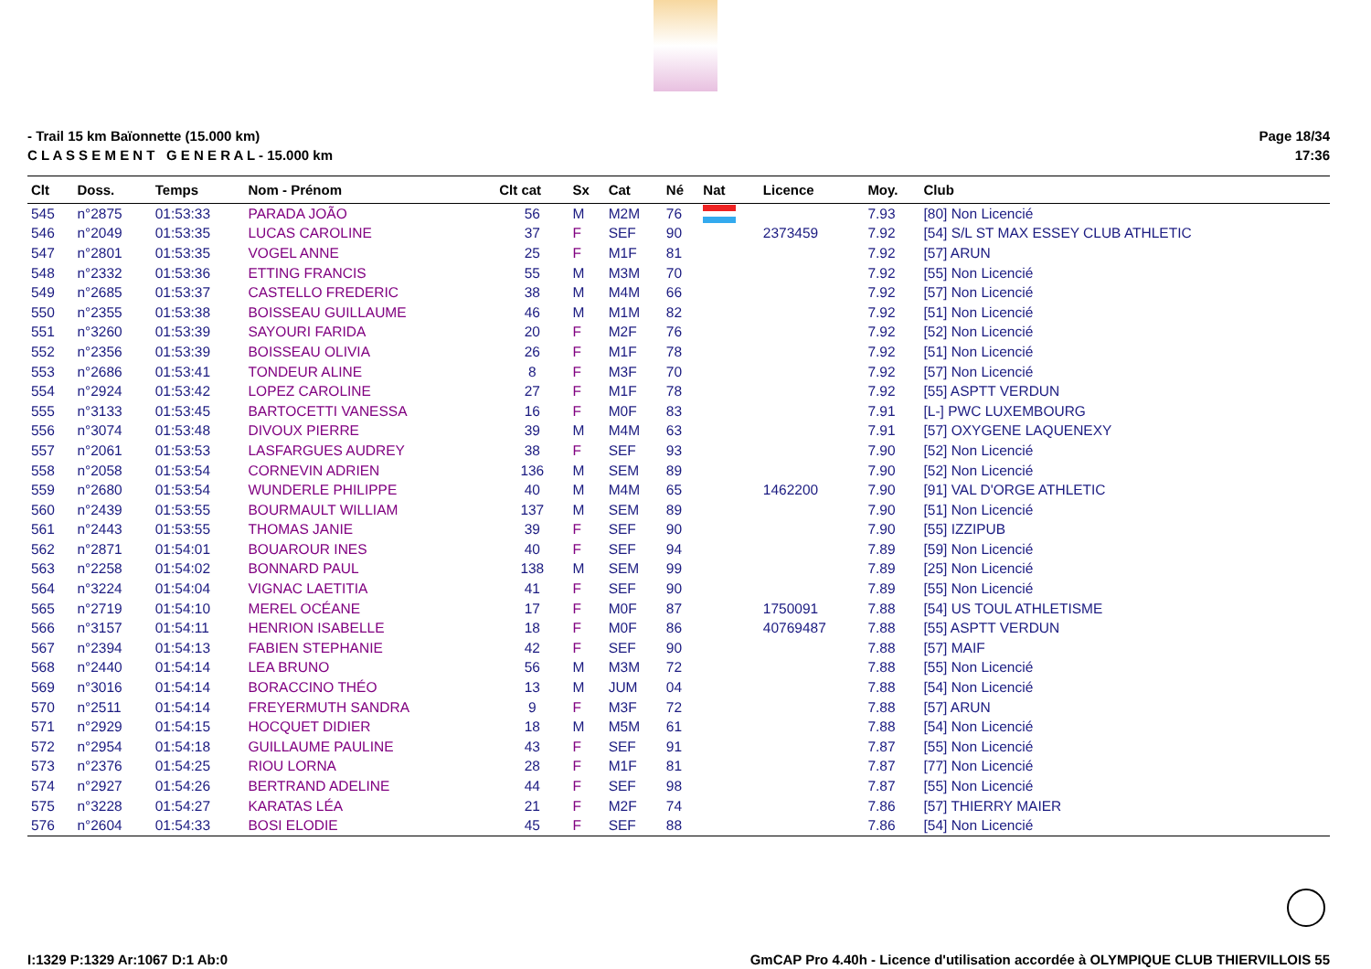- Trail 15 km Baïonnette (15.000 km)
C L A S S E M E N T G E N E R A L - 15.000 km
Page 18/34
17:36
| Clt | Doss. | Temps | Nom - Prénom | Clt cat | Sx | Cat | Né | Nat | Licence | Moy. | Club |
| --- | --- | --- | --- | --- | --- | --- | --- | --- | --- | --- | --- |
| 545 | n°2875 | 01:53:33 | PARADA JOÃO | 56 | M | M2M | 76 | | | 7.93 | [80] Non Licencié |
| 546 | n°2049 | 01:53:35 | LUCAS CAROLINE | 37 | F | SEF | 90 | | 2373459 | 7.92 | [54] S/L ST MAX ESSEY CLUB ATHLETIC |
| 547 | n°2801 | 01:53:35 | VOGEL ANNE | 25 | F | M1F | 81 | | | 7.92 | [57] ARUN |
| 548 | n°2332 | 01:53:36 | ETTING FRANCIS | 55 | M | M3M | 70 | | | 7.92 | [55] Non Licencié |
| 549 | n°2685 | 01:53:37 | CASTELLO FREDERIC | 38 | M | M4M | 66 | | | 7.92 | [57] Non Licencié |
| 550 | n°2355 | 01:53:38 | BOISSEAU GUILLAUME | 46 | M | M1M | 82 | | | 7.92 | [51] Non Licencié |
| 551 | n°3260 | 01:53:39 | SAYOURI FARIDA | 20 | F | M2F | 76 | | | 7.92 | [52] Non Licencié |
| 552 | n°2356 | 01:53:39 | BOISSEAU OLIVIA | 26 | F | M1F | 78 | | | 7.92 | [51] Non Licencié |
| 553 | n°2686 | 01:53:41 | TONDEUR ALINE | 8 | F | M3F | 70 | | | 7.92 | [57] Non Licencié |
| 554 | n°2924 | 01:53:42 | LOPEZ CAROLINE | 27 | F | M1F | 78 | | | 7.92 | [55] ASPTT VERDUN |
| 555 | n°3133 | 01:53:45 | BARTOCETTI VANESSA | 16 | F | M0F | 83 | | | 7.91 | [L-] PWC LUXEMBOURG |
| 556 | n°3074 | 01:53:48 | DIVOUX PIERRE | 39 | M | M4M | 63 | | | 7.91 | [57] OXYGENE LAQUENEXY |
| 557 | n°2061 | 01:53:53 | LASFARGUES AUDREY | 38 | F | SEF | 93 | | | 7.90 | [52] Non Licencié |
| 558 | n°2058 | 01:53:54 | CORNEVIN ADRIEN | 136 | M | SEM | 89 | | | 7.90 | [52] Non Licencié |
| 559 | n°2680 | 01:53:54 | WUNDERLE PHILIPPE | 40 | M | M4M | 65 | | 1462200 | 7.90 | [91] VAL D'ORGE ATHLETIC |
| 560 | n°2439 | 01:53:55 | BOURMAULT WILLIAM | 137 | M | SEM | 89 | | | 7.90 | [51] Non Licencié |
| 561 | n°2443 | 01:53:55 | THOMAS JANIE | 39 | F | SEF | 90 | | | 7.90 | [55] IZZIPUB |
| 562 | n°2871 | 01:54:01 | BOUAROUR INES | 40 | F | SEF | 94 | | | 7.89 | [59] Non Licencié |
| 563 | n°2258 | 01:54:02 | BONNARD PAUL | 138 | M | SEM | 99 | | | 7.89 | [25] Non Licencié |
| 564 | n°3224 | 01:54:04 | VIGNAC LAETITIA | 41 | F | SEF | 90 | | | 7.89 | [55] Non Licencié |
| 565 | n°2719 | 01:54:10 | MEREL OCÉANE | 17 | F | M0F | 87 | | 1750091 | 7.88 | [54] US TOUL ATHLETISME |
| 566 | n°3157 | 01:54:11 | HENRION ISABELLE | 18 | F | M0F | 86 | | 40769487 | 7.88 | [55] ASPTT VERDUN |
| 567 | n°2394 | 01:54:13 | FABIEN STEPHANIE | 42 | F | SEF | 90 | | | 7.88 | [57] MAIF |
| 568 | n°2440 | 01:54:14 | LEA BRUNO | 56 | M | M3M | 72 | | | 7.88 | [55] Non Licencié |
| 569 | n°3016 | 01:54:14 | BORACCINO THÉO | 13 | M | JUM | 04 | | | 7.88 | [54] Non Licencié |
| 570 | n°2511 | 01:54:14 | FREYERMUTH SANDRA | 9 | F | M3F | 72 | | | 7.88 | [57] ARUN |
| 571 | n°2929 | 01:54:15 | HOCQUET DIDIER | 18 | M | M5M | 61 | | | 7.88 | [54] Non Licencié |
| 572 | n°2954 | 01:54:18 | GUILLAUME PAULINE | 43 | F | SEF | 91 | | | 7.87 | [55] Non Licencié |
| 573 | n°2376 | 01:54:25 | RIOU LORNA | 28 | F | M1F | 81 | | | 7.87 | [77] Non Licencié |
| 574 | n°2927 | 01:54:26 | BERTRAND ADELINE | 44 | F | SEF | 98 | | | 7.87 | [55] Non Licencié |
| 575 | n°3228 | 01:54:27 | KARATAS LÉA | 21 | F | M2F | 74 | | | 7.86 | [57] THIERRY MAIER |
| 576 | n°2604 | 01:54:33 | BOSI ELODIE | 45 | F | SEF | 88 | | | 7.86 | [54] Non Licencié |
I:1329 P:1329 Ar:1067 D:1 Ab:0 GmCAP Pro 4.40h - Licence d'utilisation accordée à OLYMPIQUE CLUB THIERVILLOIS 55